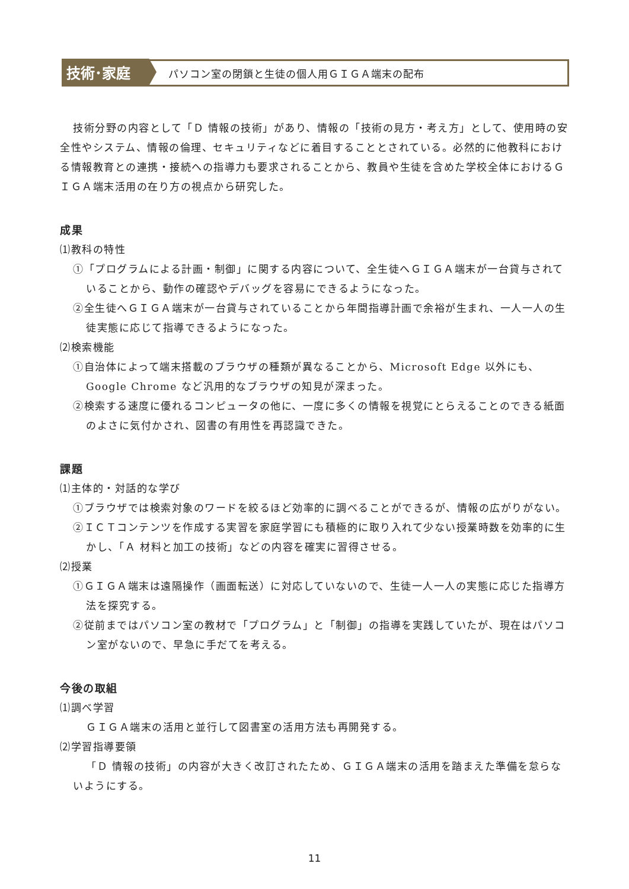技術･家庭
パソコン室の閉鎖と生徒の個人用ＧＩＧＡ端末の配布
技術分野の内容として「Ｄ 情報の技術」があり、情報の「技術の見方・考え方」として、使用時の安全性やシステム、情報の倫理、セキュリティなどに着目することとされている。必然的に他教科における情報教育との連携・接続への指導力も要求されることから、教員や生徒を含めた学校全体におけるＧＩＧＡ端末活用の在り方の視点から研究した。
成果
⑴教科の特性
①「プログラムによる計画・制御」に関する内容について、全生徒へＧＩＧＡ端末が一台貸与されていることから、動作の確認やデバッグを容易にできるようになった。
②全生徒へＧＩＧＡ端末が一台貸与されていることから年間指導計画で余裕が生まれ、一人一人の生徒実態に応じて指導できるようになった。
⑵検索機能
①自治体によって端末搭載のブラウザの種類が異なることから、Microsoft Edge 以外にも、Google Chrome など汎用的なブラウザの知見が深まった。
②検索する速度に優れるコンピュータの他に、一度に多くの情報を視覚にとらえることのできる紙面のよさに気付かされ、図書の有用性を再認識できた。
課題
⑴主体的・対話的な学び
①ブラウザでは検索対象のワードを絞るほど効率的に調べることができるが、情報の広がりがない。
②ＩＣＴコンテンツを作成する実習を家庭学習にも積極的に取り入れて少ない授業時数を効率的に生かし、「Ａ 材料と加工の技術」などの内容を確実に習得させる。
⑵授業
①ＧＩＧＡ端末は遠隔操作（画面転送）に対応していないので、生徒一人一人の実態に応じた指導方法を探究する。
②従前まではパソコン室の教材で「プログラム」と「制御」の指導を実践していたが、現在はパソコン室がないので、早急に手だてを考える。
今後の取組
⑴調べ学習
ＧＩＧＡ端末の活用と並行して図書室の活用方法も再開発する。
⑵学習指導要領
「Ｄ 情報の技術」の内容が大きく改訂されたため、ＧＩＧＡ端末の活用を踏まえた準備を怠らないようにする。
11